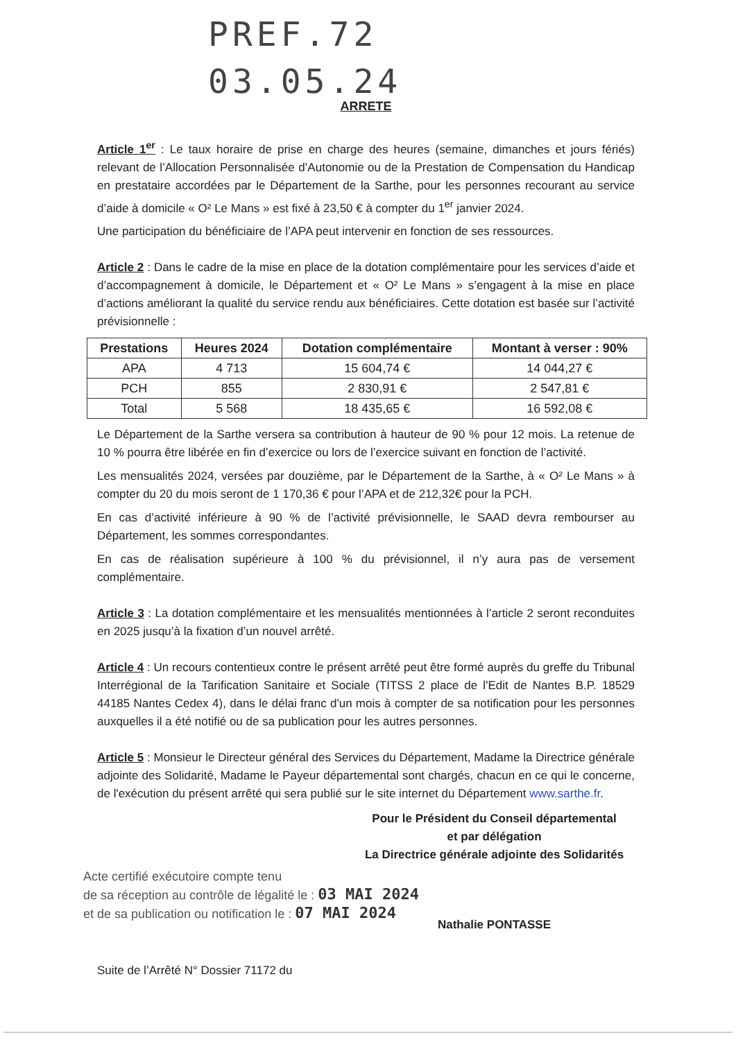PREF.72
03.05.24
ARRETE
Article 1<sup>er</sup> : Le taux horaire de prise en charge des heures (semaine, dimanches et jours fériés) relevant de l’Allocation Personnalisée d’Autonomie ou de la Prestation de Compensation du Handicap en prestataire accordées par le Département de la Sarthe, pour les personnes recourant au service d’aide à domicile « O² Le Mans » est fixé à 23,50 € à compter du 1<sup>er</sup> janvier 2024.
Une participation du bénéficiaire de l’APA peut intervenir en fonction de ses ressources.
Article 2 : Dans le cadre de la mise en place de la dotation complémentaire pour les services d’aide et d’accompagnement à domicile, le Département et « O² Le Mans » s’engagent à la mise en place d’actions améliorant la qualité du service rendu aux bénéficiaires. Cette dotation est basée sur l’activité prévisionnelle :
| Prestations | Heures 2024 | Dotation complémentaire | Montant à verser : 90% |
| --- | --- | --- | --- |
| APA | 4 713 | 15 604,74 € | 14 044,27 € |
| PCH | 855 | 2 830,91 € | 2 547,81 € |
| Total | 5 568 | 18 435,65 € | 16 592,08 € |
Le Département de la Sarthe versera sa contribution à hauteur de 90 % pour 12 mois. La retenue de 10 % pourra être libérée en fin d’exercice ou lors de l’exercice suivant en fonction de l’activité.
Les mensualités 2024, versées par douzième, par le Département de la Sarthe, à « O² Le Mans » à compter du 20 du mois seront de 1 170,36 € pour l’APA et de 212,32€ pour la PCH.
En cas d’activité inférieure à 90 % de l’activité prévisionnelle, le SAAD devra rembourser au Département, les sommes correspondantes.
En cas de réalisation supérieure à 100 % du prévisionnel, il n’y aura pas de versement complémentaire.
Article 3 : La dotation complémentaire et les mensualités mentionnées à l’article 2 seront reconduites en 2025 jusqu’à la fixation d’un nouvel arrêté.
Article 4 : Un recours contentieux contre le présent arrêté peut être formé auprès du greffe du Tribunal Interrégional de la Tarification Sanitaire et Sociale (TITSS 2 place de l'Edit de Nantes B.P. 18529 44185 Nantes Cedex 4), dans le délai franc d'un mois à compter de sa notification pour les personnes auxquelles il a été notifié ou de sa publication pour les autres personnes.
Article 5 : Monsieur le Directeur général des Services du Département, Madame la Directrice générale adjointe des Solidarité, Madame le Payeur départemental sont chargés, chacun en ce qui le concerne, de l'exécution du présent arrêté qui sera publié sur le site internet du Département www.sarthe.fr.
Pour le Président du Conseil départemental
et par délégation
La Directrice générale adjointe des Solidarités
Acte certifié exécutoire compte tenu
de sa réception au contrôle de légalité le : 03 MAI 2024
et de sa publication ou notification le : 07 MAI 2024
Nathalie PONTASSE
Suite de l’Arrêté N° Dossier 71172 du